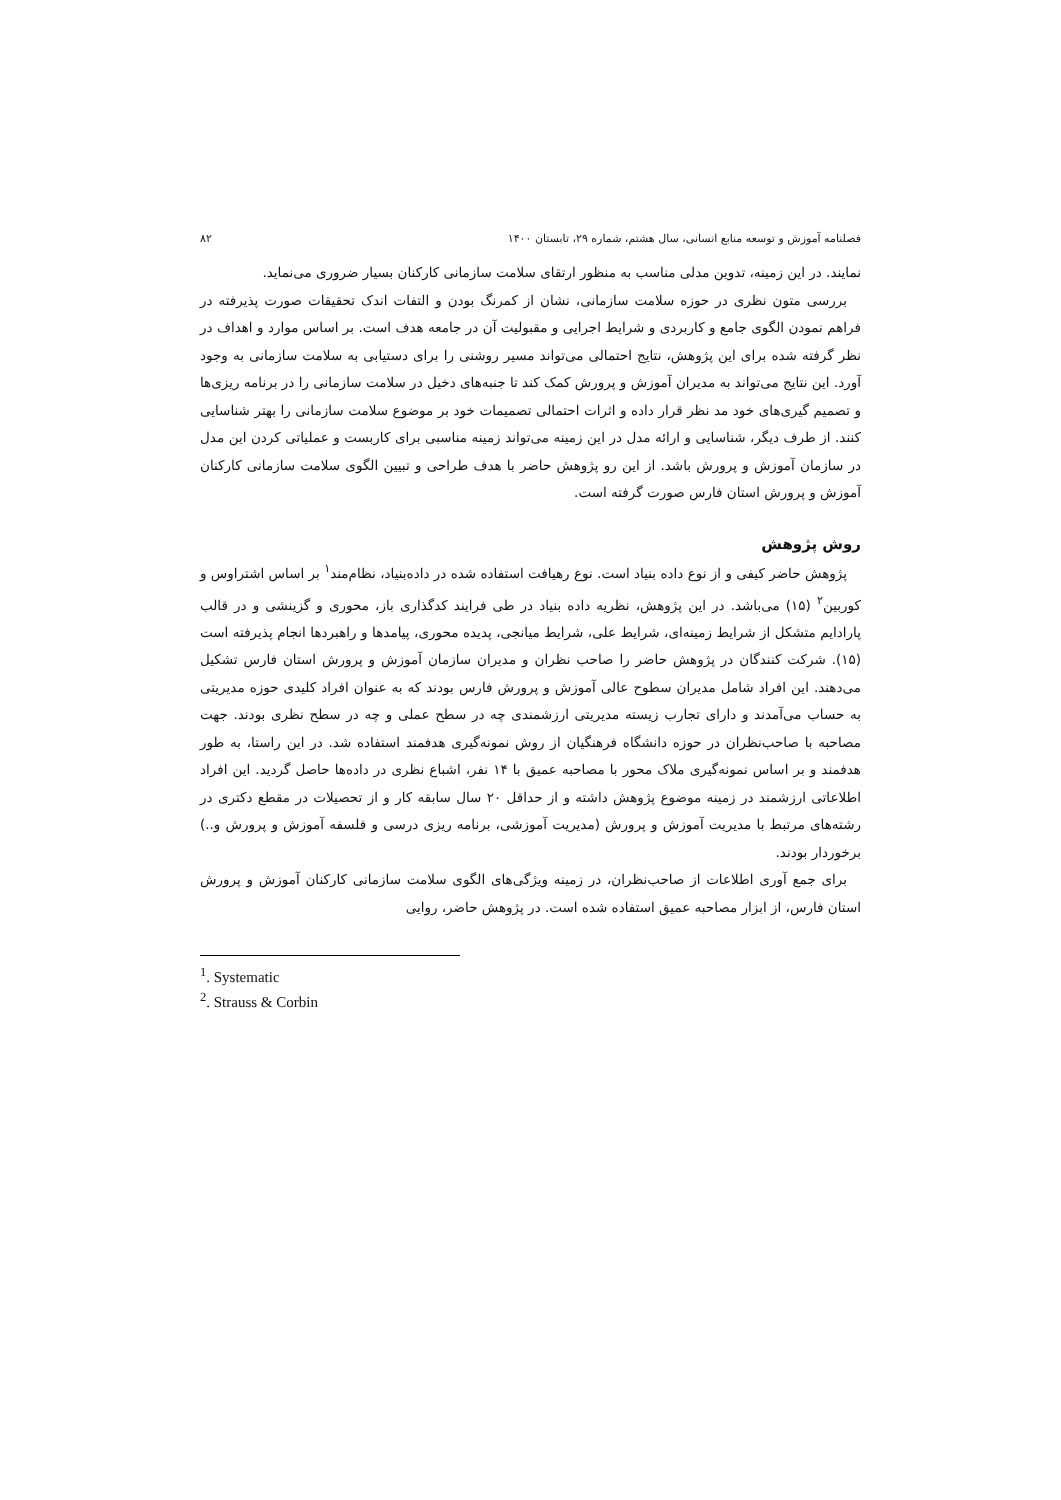فصلنامه آموزش و توسعه منابع انسانی، سال هشتم، شماره ۲۹، تابستان ۱۴۰۰ ۸۲
نمایند. در این زمینه، تدوین مدلی مناسب به منظور ارتقای سلامت سازمانی کارکنان بسیار ضروری می‌نماید.
بررسی متون نظری در حوزه سلامت سازمانی، نشان از کمرنگ بودن و التفات اندک تحقیقات صورت پذیرفته در فراهم نمودن الگوی جامع و کاربردی و شرایط اجرایی و مقبولیت آن در جامعه هدف است. بر اساس موارد و اهداف در نظر گرفته شده برای این پژوهش، نتایج احتمالی می‌تواند مسیر روشنی را برای دستیابی به سلامت سازمانی به وجود آورد. این نتایج می‌تواند به مدیران آموزش و پرورش کمک کند تا جنبه‌های دخیل در سلامت سازمانی را در برنامه ریزی‌ها و تصمیم گیری‌های خود مد نظر قرار داده و اثرات احتمالی تصمیمات خود بر موضوع سلامت سازمانی را بهتر شناسایی کنند. از طرف دیگر، شناسایی و ارائه مدل در این زمینه می‌تواند زمینه مناسبی برای کاربست و عملیاتی کردن این مدل در سازمان آموزش و پرورش باشد. از این رو پژوهش حاضر با هدف طراحی و تبیین الگوی سلامت سازمانی کارکنان آموزش و پرورش استان فارس صورت گرفته است.
روش پژوهش
پژوهش حاضر کیفی و از نوع داده بنیاد است. نوع رهیافت استفاده شده در داده‌بنیاد، نظام‌مند<sup>۱</sup> بر اساس اشتراوس و کوربین<sup>۲</sup> (۱۵) می‌باشد. در این پژوهش، نظریه داده بنیاد در طی فرایند کدگذاری باز، محوری و گزینشی و در قالب پارادایم متشکل از شرایط زمینه‌ای، شرایط علی، شرایط میانجی، پدیده محوری، پیامدها و راهبردها انجام پذیرفته است (۱۵). شرکت کنندگان در پژوهش حاضر را صاحب نظران و مدیران سازمان آموزش و پرورش استان فارس تشکیل می‌دهند. این افراد شامل مدیران سطوح عالی آموزش و پرورش فارس بودند که به عنوان افراد کلیدی حوزه مدیریتی به حساب می‌آمدند و دارای تجارب زیسته مدیریتی ارزشمندی چه در سطح عملی و چه در سطح نظری بودند. جهت مصاحبه با صاحب‌نظران در حوزه دانشگاه فرهنگیان از روش نمونه‌گیری هدفمند استفاده شد. در این راستا، به طور هدفمند و بر اساس نمونه‌گیری ملاک محور با مصاحبه عمیق با ۱۴ نفر، اشباع نظری در داده‌ها حاصل گردید. این افراد اطلاعاتی ارزشمند در زمینه موضوع پژوهش داشته و از حداقل ۲۰ سال سابقه کار و از تحصیلات در مقطع دکتری در رشته‌های مرتبط با مدیریت آموزش و پرورش (مدیریت آموزشی، برنامه ریزی درسی و فلسفه آموزش و پرورش و..) برخوردار بودند.
برای جمع آوری اطلاعات از صاحب‌نظران، در زمینه ویژگی‌های الگوی سلامت سازمانی کارکنان آموزش و پرورش استان فارس، از ابزار مصاحبه عمیق استفاده شده است. در پژوهش حاضر، روایی
<sup>1</sup>. Systematic
<sup>2</sup>. Strauss & Corbin